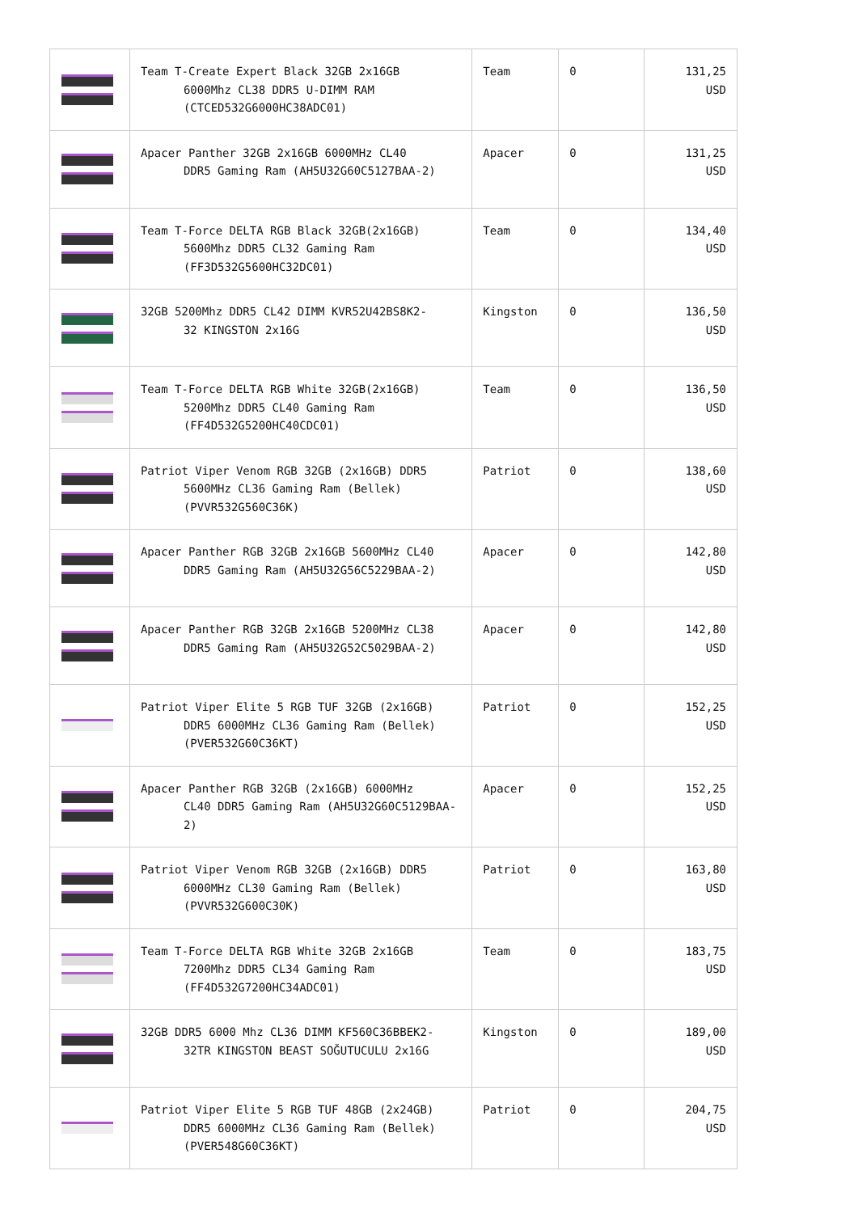| | Team T-Create Expert Black 32GB 2x16GB 6000Mhz CL38 DDR5 U-DIMM RAM (CTCED532G6000HC38ADC01) | Team | 0 | 131,25 USD |
| | Apacer Panther 32GB 2x16GB 6000MHz CL40 DDR5 Gaming Ram (AH5U32G60C5127BAA-2) | Apacer | 0 | 131,25 USD |
| | Team T-Force DELTA RGB Black 32GB(2x16GB) 5600Mhz DDR5 CL32 Gaming Ram (FF3D532G5600HC32DC01) | Team | 0 | 134,40 USD |
| | 32GB 5200Mhz DDR5 CL42 DIMM KVR52U42BS8K2- 32 KINGSTON 2x16G | Kingston | 0 | 136,50 USD |
| | Team T-Force DELTA RGB White 32GB(2x16GB) 5200Mhz DDR5 CL40 Gaming Ram (FF4D532G5200HC40CDC01) | Team | 0 | 136,50 USD |
| | Patriot Viper Venom RGB 32GB (2x16GB) DDR5 5600MHz CL36 Gaming Ram (Bellek) (PVVR532G560C36K) | Patriot | 0 | 138,60 USD |
| | Apacer Panther RGB 32GB 2x16GB 5600MHz CL40 DDR5 Gaming Ram (AH5U32G56C5229BAA-2) | Apacer | 0 | 142,80 USD |
| | Apacer Panther RGB 32GB 2x16GB 5200MHz CL38 DDR5 Gaming Ram (AH5U32G52C5029BAA-2) | Apacer | 0 | 142,80 USD |
| | Patriot Viper Elite 5 RGB TUF 32GB (2x16GB) DDR5 6000MHz CL36 Gaming Ram (Bellek) (PVER532G60C36KT) | Patriot | 0 | 152,25 USD |
| | Apacer Panther RGB 32GB (2x16GB) 6000MHz CL40 DDR5 Gaming Ram (AH5U32G60C5129BAA-2) | Apacer | 0 | 152,25 USD |
| | Patriot Viper Venom RGB 32GB (2x16GB) DDR5 6000MHz CL30 Gaming Ram (Bellek) (PVVR532G600C30K) | Patriot | 0 | 163,80 USD |
| | Team T-Force DELTA RGB White 32GB 2x16GB 7200Mhz DDR5 CL34 Gaming Ram (FF4D532G7200HC34ADC01) | Team | 0 | 183,75 USD |
| | 32GB DDR5 6000 Mhz CL36 DIMM KF560C36BBEK2- 32TR KINGSTON BEAST SOĞUTUCULU 2x16G | Kingston | 0 | 189,00 USD |
| | Patriot Viper Elite 5 RGB TUF 48GB (2x24GB) DDR5 6000MHz CL36 Gaming Ram (Bellek) (PVER548G60C36KT) | Patriot | 0 | 204,75 USD |